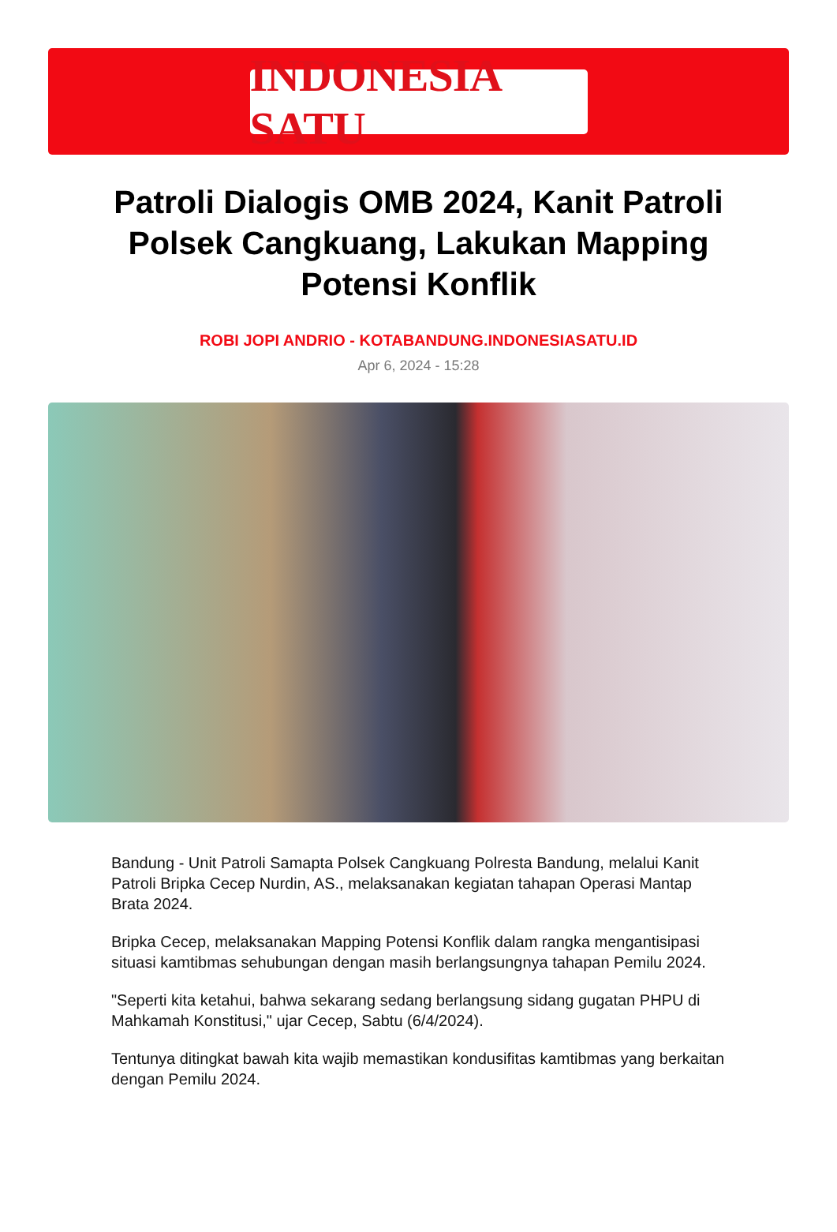INDONESIA SATU
Patroli Dialogis OMB 2024, Kanit Patroli Polsek Cangkuang, Lakukan Mapping Potensi Konflik
ROBI JOPI ANDRIO - KOTABANDUNG.INDONESIASATU.ID
Apr 6, 2024 - 15:28
Bandung - Unit Patroli Samapta Polsek Cangkuang Polresta Bandung, melalui Kanit Patroli Bripka Cecep Nurdin, AS., melaksanakan kegiatan tahapan Operasi Mantap Brata 2024.
Bripka Cecep, melaksanakan Mapping Potensi Konflik dalam rangka mengantisipasi situasi kamtibmas sehubungan dengan masih berlangsungnya tahapan Pemilu 2024.
"Seperti kita ketahui, bahwa sekarang sedang berlangsung sidang gugatan PHPU di Mahkamah Konstitusi," ujar Cecep, Sabtu (6/4/2024).
Tentunya ditingkat bawah kita wajib memastikan kondusifitas kamtibmas yang berkaitan dengan Pemilu 2024.